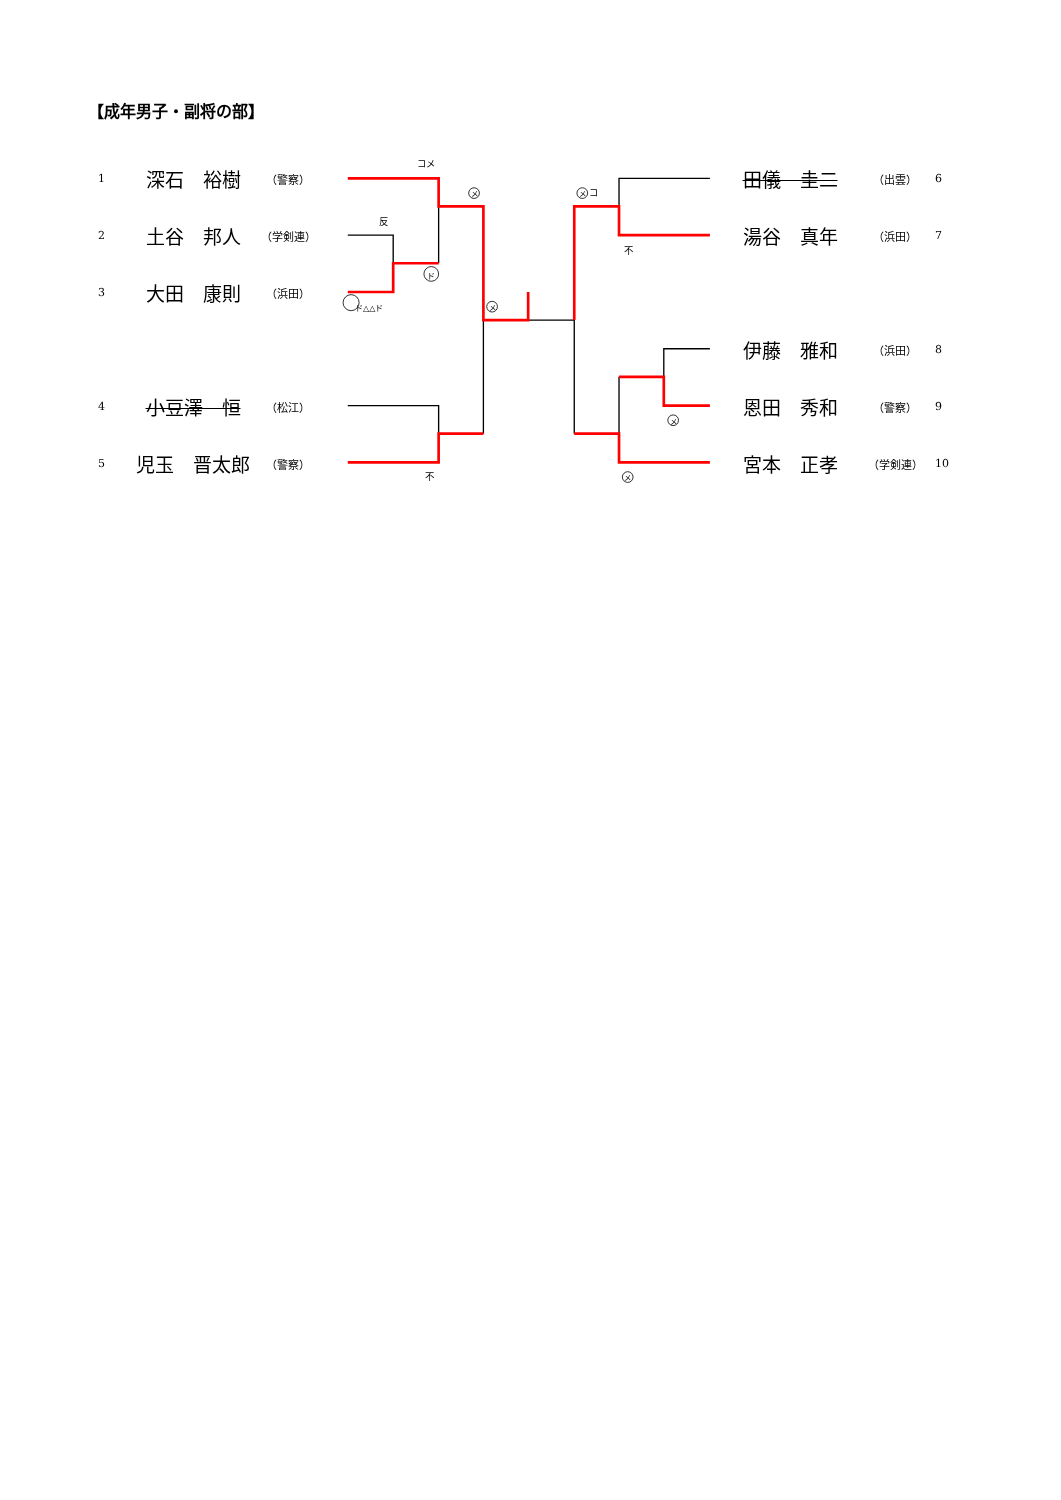【成年男子・副将の部】
コメ
メ
メ
メ
コ
反
ド
ド△△ド
不
メ
メ
不
1 深石　裕樹 （警察）
2 土谷　邦人 （学剣連）
3 大田　康則 （浜田）
4 小豆澤　恒 （松江）
5 児玉　晋太郎 （警察）
田儀　圭二 （出雲） 6
湯谷　真年 （浜田） 7
伊藤　雅和 （浜田） 8
恩田　秀和 （警察） 9
宮本　正孝 （学剣連） 10